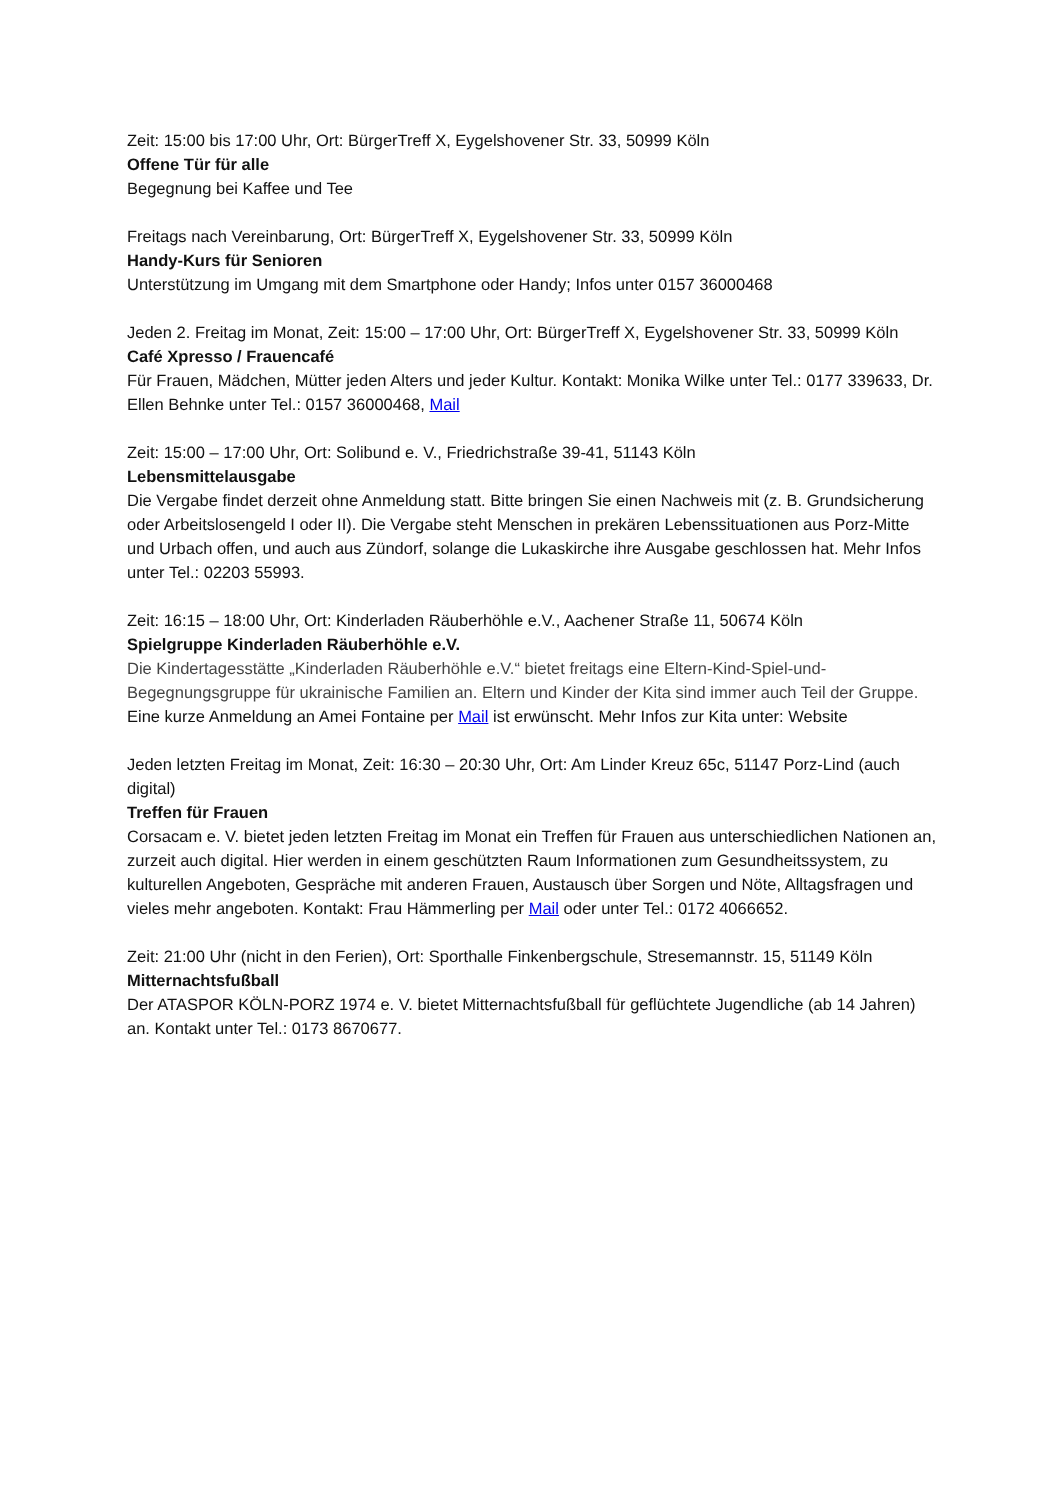Zeit: 15:00 bis 17:00 Uhr, Ort: BürgerTreff X, Eygelshovener Str. 33, 50999 Köln
Offene Tür für alle
Begegnung bei Kaffee und Tee
Freitags nach Vereinbarung, Ort: BürgerTreff X, Eygelshovener Str. 33, 50999 Köln
Handy-Kurs für Senioren
Unterstützung im Umgang mit dem Smartphone oder Handy; Infos unter 0157 36000468
Jeden 2. Freitag im Monat, Zeit: 15:00 – 17:00 Uhr, Ort: BürgerTreff X, Eygelshovener Str. 33, 50999 Köln
Café Xpresso / Frauencafé
Für Frauen, Mädchen, Mütter jeden Alters und jeder Kultur. Kontakt: Monika Wilke unter Tel.: 0177 339633, Dr. Ellen Behnke unter Tel.: 0157 36000468, Mail
Zeit: 15:00 – 17:00 Uhr, Ort: Solibund e. V., Friedrichstraße 39-41, 51143 Köln
Lebensmittelausgabe
Die Vergabe findet derzeit ohne Anmeldung statt. Bitte bringen Sie einen Nachweis mit (z. B. Grundsicherung oder Arbeitslosengeld I oder II). Die Vergabe steht Menschen in prekären Lebenssituationen aus Porz-Mitte und Urbach offen, und auch aus Zündorf, solange die Lukaskirche ihre Ausgabe geschlossen hat. Mehr Infos unter Tel.: 02203 55993.
Zeit: 16:15 – 18:00 Uhr, Ort: Kinderladen Räuberhöhle e.V., Aachener Straße 11, 50674 Köln
Spielgruppe Kinderladen Räuberhöhle e.V.
Die Kindertagesstätte „Kinderladen Räuberhöhle e.V.“ bietet freitags eine Eltern-Kind-Spiel-und-Begegnungsgruppe für ukrainische Familien an. Eltern und Kinder der Kita sind immer auch Teil der Gruppe. Eine kurze Anmeldung an Amei Fontaine per Mail ist erwünscht. Mehr Infos zur Kita unter: Website
Jeden letzten Freitag im Monat, Zeit: 16:30 – 20:30 Uhr, Ort: Am Linder Kreuz 65c, 51147 Porz-Lind (auch digital)
Treffen für Frauen
Corsacam e. V. bietet jeden letzten Freitag im Monat ein Treffen für Frauen aus unterschiedlichen Nationen an, zurzeit auch digital. Hier werden in einem geschützten Raum Informationen zum Gesundheitssystem, zu kulturellen Angeboten, Gespräche mit anderen Frauen, Austausch über Sorgen und Nöte, Alltagsfragen und vieles mehr angeboten. Kontakt: Frau Hämmerling per Mail oder unter Tel.: 0172 4066652.
Zeit: 21:00 Uhr (nicht in den Ferien), Ort: Sporthalle Finkenbergschule, Stresemannstr. 15, 51149 Köln
Mitternachtsfußball
Der ATASPOR KÖLN-PORZ 1974 e. V. bietet Mitternachtsfußball für geflüchtete Jugendliche (ab 14 Jahren) an. Kontakt unter Tel.: 0173 8670677.